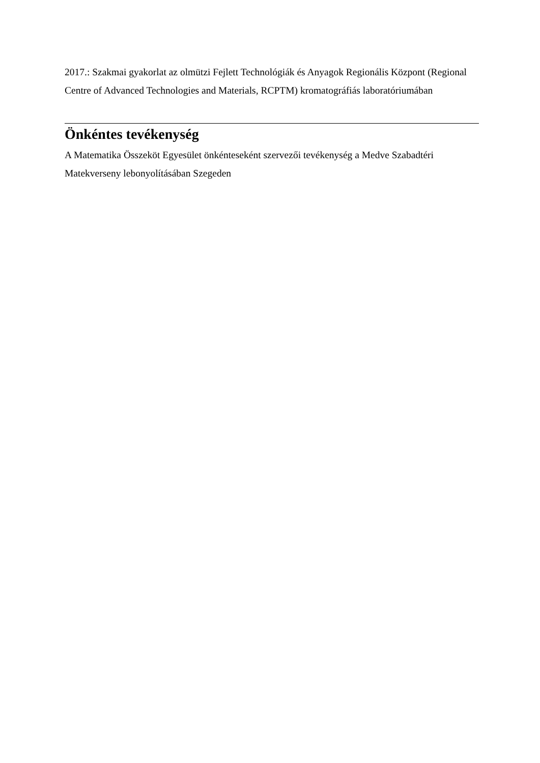2017.: Szakmai gyakorlat az olmützi Fejlett Technológiák és Anyagok Regionális Központ (Regional Centre of Advanced Technologies and Materials, RCPTM) kromatográfiás laboratóriumában
Önkéntes tevékenység
A Matematika Összeköt Egyesület önkénteseként szervezői tevékenység a Medve Szabadtéri Matekverseny lebonyolításában Szegeden